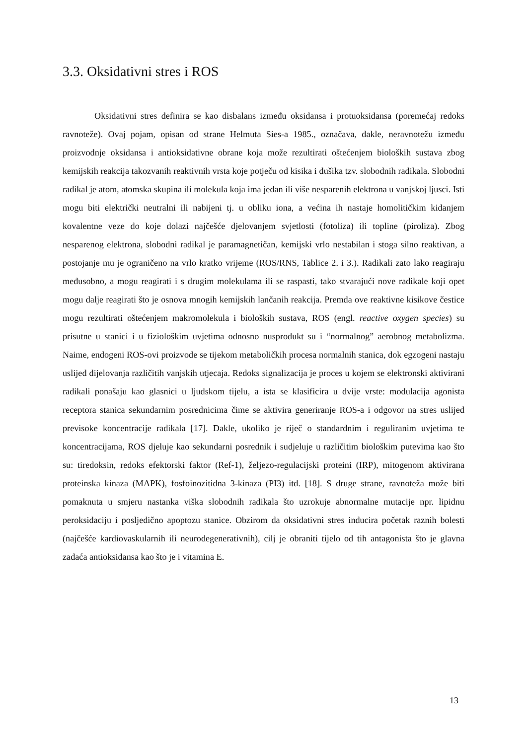3.3. Oksidativni stres i ROS
Oksidativni stres definira se kao disbalans između oksidansa i protuoksidansa (poremećaj redoks ravnoteže). Ovaj pojam, opisan od strane Helmuta Sies-a 1985., označava, dakle, neravnotežu između proizvodnje oksidansa i antioksidativne obrane koja može rezultirati oštećenjem bioloških sustava zbog kemijskih reakcija takozvanih reaktivnih vrsta koje potječu od kisika i dušika tzv. slobodnih radikala. Slobodni radikal je atom, atomska skupina ili molekula koja ima jedan ili više nesparenih elektrona u vanjskoj ljusci. Isti mogu biti električki neutralni ili nabijeni tj. u obliku iona, a većina ih nastaje homolitičkim kidanjem kovalentne veze do koje dolazi najčešće djelovanjem svjetlosti (fotoliza) ili topline (piroliza). Zbog nesparenog elektrona, slobodni radikal je paramagnetičan, kemijski vrlo nestabilan i stoga silno reaktivan, a postojanje mu je ograničeno na vrlo kratko vrijeme (ROS/RNS, Tablice 2. i 3.). Radikali zato lako reagiraju međusobno, a mogu reagirati i s drugim molekulama ili se raspasti, tako stvarajući nove radikale koji opet mogu dalje reagirati što je osnova mnogih kemijskih lančanih reakcija. Premda ove reaktivne kisikove čestice mogu rezultirati oštećenjem makromolekula i bioloških sustava, ROS (engl. reactive oxygen species) su prisutne u stanici i u fiziološkim uvjetima odnosno nusprodukt su i “normalnog” aerobnog metabolizma. Naime, endogeni ROS-ovi proizvode se tijekom metaboličkih procesa normalnih stanica, dok egzogeni nastaju uslijed dijelovanja različitih vanjskih utjecaja. Redoks signalizacija je proces u kojem se elektronski aktivirani radikali ponašaju kao glasnici u ljudskom tijelu, a ista se klasificira u dvije vrste: modulacija agonista receptora stanica sekundarnim posrednicima čime se aktivira generiranje ROS-a i odgovor na stres uslijed previsoke koncentracije radikala [17]. Dakle, ukoliko je riječ o standardnim i reguliranim uvjetima te koncentracijama, ROS djeluje kao sekundarni posrednik i sudjeluje u različitim biološkim putevima kao što su: tiredoksin, redoks efektorski faktor (Ref-1), željezo-regulacijski proteini (IRP), mitogenom aktivirana proteinska kinaza (MAPK), fosfoinozitidna 3-kinaza (PI3) itd. [18]. S druge strane, ravnoteža može biti pomaknuta u smjeru nastanka viška slobodnih radikala što uzrokuje abnormalne mutacije npr. lipidnu peroksidaciju i posljedično apoptozu stanice. Obzirom da oksidativni stres inducira početak raznih bolesti (najčešće kardiovaskularnih ili neurodegenerativnih), cilj je obraniti tijelo od tih antagonista što je glavna zadaća antioksidansa kao što je i vitamina E.
13